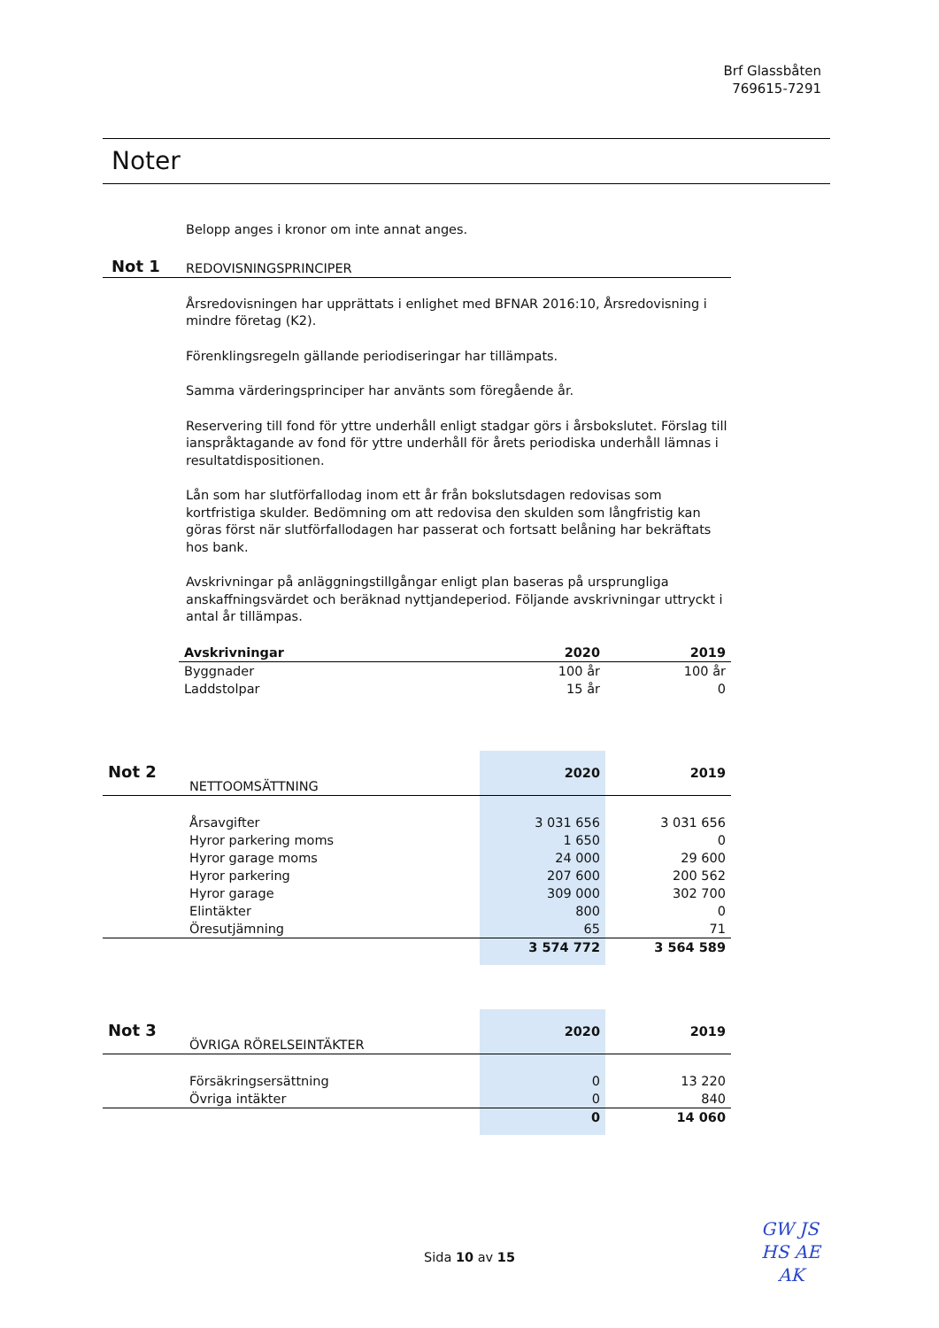Brf Glassbåten
769615-7291
Noter
Belopp anges i kronor om inte annat anges.
Not 1 REDOVISNINGSPRINCIPER
Årsredovisningen har upprättats i enlighet med BFNAR 2016:10, Årsredovisning i mindre företag (K2).
Förenklingsregeln gällande periodiseringar har tillämpats.
Samma värderingsprinciper har använts som föregående år.
Reservering till fond för yttre underhåll enligt stadgar görs i årsbokslutet. Förslag till ianspråktagande av fond för yttre underhåll för årets periodiska underhåll lämnas i resultatdispositionen.
Lån som har slutförfallodag inom ett år från bokslutsdagen redovisas som kortfristiga skulder. Bedömning om att redovisa den skulden som långfristig kan göras först när slutförfallodagen har passerat och fortsatt belåning har bekräftats hos bank.
Avskrivningar på anläggningstillgångar enligt plan baseras på ursprungliga anskaffningsvärdet och beräknad nyttjandeperiod. Följande avskrivningar uttryckt i antal år tillämpas.
| Avskrivningar | 2020 | 2019 |
| --- | --- | --- |
| Byggnader | 100 år | 100 år |
| Laddstolpar | 15 år | 0 |
| Not 2 | NETTOOMSÄTTNING | 2020 | 2019 |
| | Årsavgifter | 3 031 656 | 3 031 656 |
| | Hyror parkering moms | 1 650 | 0 |
| | Hyror garage moms | 24 000 | 29 600 |
| | Hyror parkering | 207 600 | 200 562 |
| | Hyror garage | 309 000 | 302 700 |
| | Elintäkter | 800 | 0 |
| | Öresutjämning | 65 | 71 |
| | | 3 574 772 | 3 564 589 |
| Not 3 | ÖVRIGA RÖRELSEINTÄKTER | 2020 | 2019 |
| | Försäkringsersättning | 0 | 13 220 |
| | Övriga intäkter | 0 | 840 |
| | | 0 | 14 060 |
Sida 10 av 15
GW JS
HS AE
AK